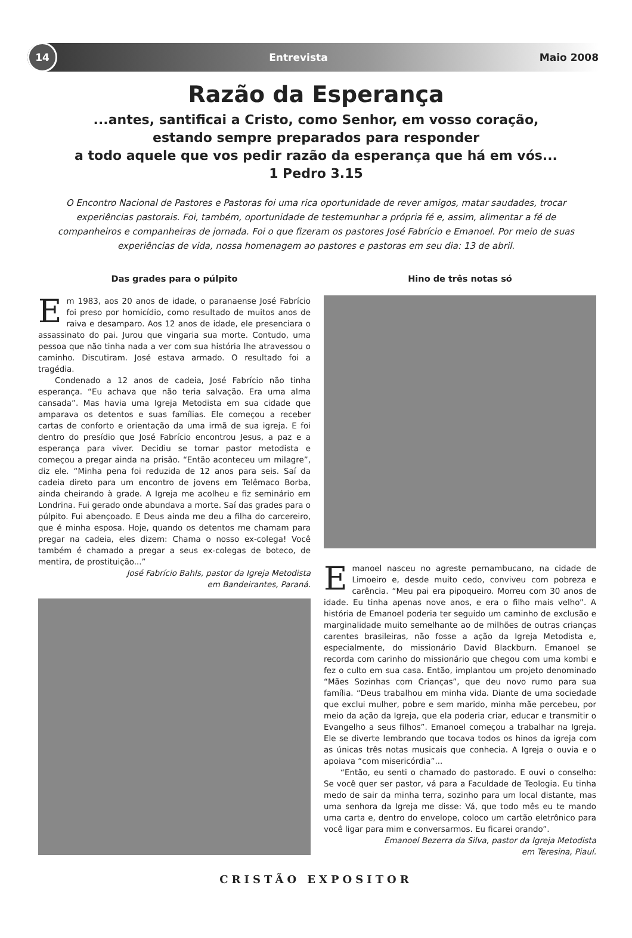14
Entrevista Maio 2008
Razão da Esperança
...antes, santificai a Cristo, como Senhor, em vosso coração,
estando sempre preparados para responder
a todo aquele que vos pedir razão da esperança que há em vós...
1 Pedro 3.15
O Encontro Nacional de Pastores e Pastoras foi uma rica oportunidade de rever amigos, matar saudades, trocar experiências pastorais. Foi, também, oportunidade de testemunhar a própria fé e, assim, alimentar a fé de companheiros e companheiras de jornada. Foi o que fizeram os pastores José Fabrício e Emanoel. Por meio de suas experiências de vida, nossa homenagem ao pastores e pastoras em seu dia: 13 de abril.
Das grades para o púlpito
Em 1983, aos 20 anos de idade, o paranaense José Fabrício foi preso por homicídio, como resultado de muitos anos de raiva e desamparo. Aos 12 anos de idade, ele presenciara o assassinato do pai. Jurou que vingaria sua morte. Contudo, uma pessoa que não tinha nada a ver com sua história lhe atravessou o caminho. Discutiram. José estava armado. O resultado foi a tragédia.
Condenado a 12 anos de cadeia, José Fabrício não tinha esperança. “Eu achava que não teria salvação. Era uma alma cansada”. Mas havia uma Igreja Metodista em sua cidade que amparava os detentos e suas famílias. Ele começou a receber cartas de conforto e orientação da uma irmã de sua igreja. E foi dentro do presídio que José Fabrício encontrou Jesus, a paz e a esperança para viver. Decidiu se tornar pastor metodista e começou a pregar ainda na prisão. “Então aconteceu um milagre”, diz ele. “Minha pena foi reduzida de 12 anos para seis. Saí da cadeia direto para um encontro de jovens em Telêmaco Borba, ainda cheirando à grade. A Igreja me acolheu e fiz seminário em Londrina. Fui gerado onde abundava a morte. Saí das grades para o púlpito. Fui abençoado. E Deus ainda me deu a filha do carcereiro, que é minha esposa. Hoje, quando os detentos me chamam para pregar na cadeia, eles dizem: Chama o nosso ex-colega! Você também é chamado a pregar a seus ex-colegas de boteco, de mentira, de prostituição...”
José Fabrício Bahls, pastor da Igreja Metodista
em Bandeirantes, Paraná.
Hino de três notas só
Emanoel nasceu no agreste pernambucano, na cidade de Limoeiro e, desde muito cedo, conviveu com pobreza e carência. “Meu pai era pipoqueiro. Morreu com 30 anos de idade. Eu tinha apenas nove anos, e era o filho mais velho”. A história de Emanoel poderia ter seguido um caminho de exclusão e marginalidade muito semelhante ao de milhões de outras crianças carentes brasileiras, não fosse a ação da Igreja Metodista e, especialmente, do missionário David Blackburn. Emanoel se recorda com carinho do missionário que chegou com uma kombi e fez o culto em sua casa. Então, implantou um projeto denominado “Mães Sozinhas com Crianças”, que deu novo rumo para sua família. “Deus trabalhou em minha vida. Diante de uma sociedade que exclui mulher, pobre e sem marido, minha mãe percebeu, por meio da ação da Igreja, que ela poderia criar, educar e transmitir o Evangelho a seus filhos”. Emanoel começou a trabalhar na Igreja. Ele se diverte lembrando que tocava todos os hinos da igreja com as únicas três notas musicais que conhecia. A Igreja o ouvia e o apoiava “com misericórdia”...
“Então, eu senti o chamado do pastorado. E ouvi o conselho: Se você quer ser pastor, vá para a Faculdade de Teologia. Eu tinha medo de sair da minha terra, sozinho para um local distante, mas uma senhora da Igreja me disse: Vá, que todo mês eu te mando uma carta e, dentro do envelope, coloco um cartão eletrônico para você ligar para mim e conversarmos. Eu ficarei orando”.
Emanoel Bezerra da Silva, pastor da Igreja Metodista
em Teresina, Piauí.
CRISTÃO EXPOSITOR